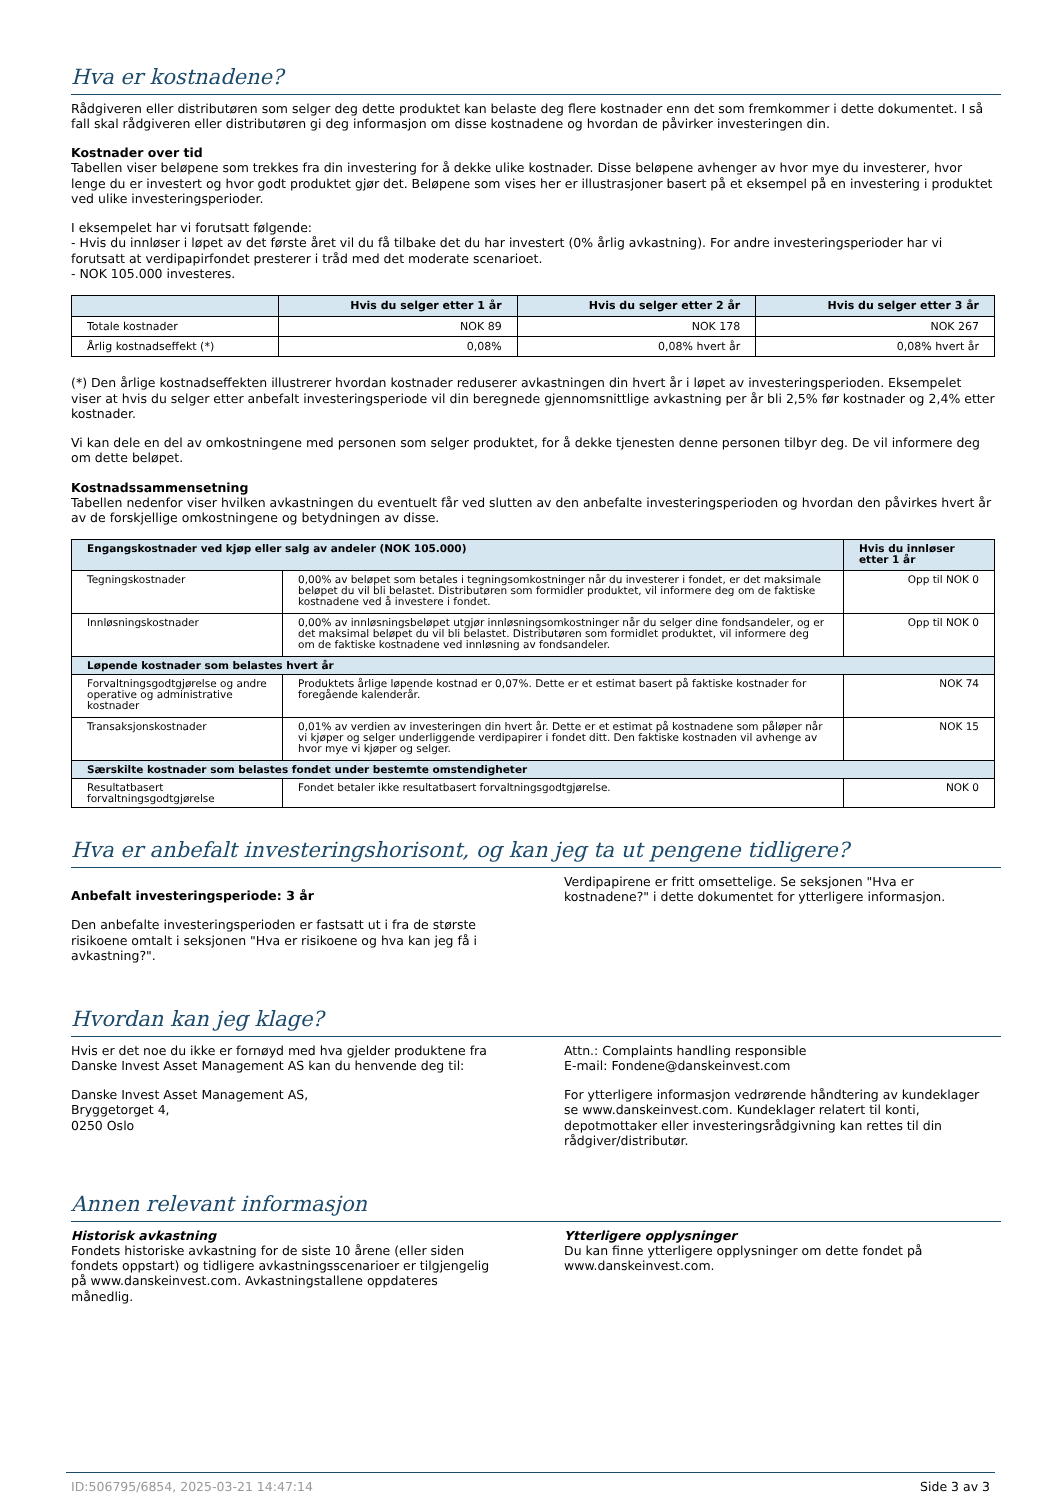Hva er kostnadene?
Rådgiveren eller distributøren som selger deg dette produktet kan belaste deg flere kostnader enn det som fremkommer i dette dokumentet. I så fall skal rådgiveren eller distributøren gi deg informasjon om disse kostnadene og hvordan de påvirker investeringen din.
Kostnader over tid
Tabellen viser beløpene som trekkes fra din investering for å dekke ulike kostnader. Disse beløpene avhenger av hvor mye du investerer, hvor lenge du er investert og hvor godt produktet gjør det. Beløpene som vises her er illustrasjoner basert på et eksempel på en investering i produktet ved ulike investeringsperioder.
I eksempelet har vi forutsatt følgende:
- Hvis du innløser i løpet av det første året vil du få tilbake det du har investert (0% årlig avkastning). For andre investeringsperioder har vi forutsatt at verdipapirfondet presterer i tråd med det moderate scenarioet.
- NOK 105.000 investeres.
| | Hvis du selger etter 1 år | Hvis du selger etter 2 år | Hvis du selger etter 3 år |
| --- | --- | --- | --- |
| Totale kostnader | NOK 89 | NOK 178 | NOK 267 |
| Årlig kostnadseffekt (*) | 0,08% | 0,08% hvert år | 0,08% hvert år |
(*) Den årlige kostnadseffekten illustrerer hvordan kostnader reduserer avkastningen din hvert år i løpet av investeringsperioden. Eksempelet viser at hvis du selger etter anbefalt investeringsperiode vil din beregnede gjennomsnittlige avkastning per år bli 2,5% før kostnader og 2,4% etter kostnader.
Vi kan dele en del av omkostningene med personen som selger produktet, for å dekke tjenesten denne personen tilbyr deg. De vil informere deg om dette beløpet.
Kostnadssammensetning
Tabellen nedenfor viser hvilken avkastningen du eventuelt får ved slutten av den anbefalte investeringsperioden og hvordan den påvirkes hvert år av de forskjellige omkostningene og betydningen av disse.
| Engangskostnader ved kjøp eller salg av andeler (NOK 105.000) | | Hvis du innløser etter 1 år |
| --- | --- | --- |
| Tegningskostnader | 0,00% av beløpet som betales i tegningsomkostninger når du investerer i fondet, er det maksimale beløpet du vil bli belastet. Distributøren som formidler produktet, vil informere deg om de faktiske kostnadene ved å investere i fondet. | Opp til NOK 0 |
| Innløsningskostnader | 0,00% av innløsningsbeløpet utgjør innløsningsomkostninger når du selger dine fondsandeler, og er det maksimal beløpet du vil bli belastet. Distributøren som formidlet produktet, vil informere deg om de faktiske kostnadene ved innløsning av fondsandeler. | Opp til NOK 0 |
| Løpende kostnader som belastes hvert år | | |
| Forvaltningsgodtgjørelse og andre operative og administrative kostnader | Produktets årlige løpende kostnad er 0,07%. Dette er et estimat basert på faktiske kostnader for foregående kalenderår. | NOK 74 |
| Transaksjonskostnader | 0,01% av verdien av investeringen din hvert år. Dette er et estimat på kostnadene som påløper når vi kjøper og selger underliggende verdipapirer i fondet ditt. Den faktiske kostnaden vil avhenge av hvor mye vi kjøper og selger. | NOK 15 |
| Særskilte kostnader som belastes fondet under bestemte omstendigheter | | |
| Resultatbasert forvaltningsgodtgjørelse | Fondet betaler ikke resultatbasert forvaltningsgodtgjørelse. | NOK 0 |
Hva er anbefalt investeringshorisont, og kan jeg ta ut pengene tidligere?
Anbefalt investeringsperiode: 3 år
Den anbefalte investeringsperioden er fastsatt ut i fra de største risikoene omtalt i seksjonen "Hva er risikoene og hva kan jeg få i avkastning?".
Verdipapirene er fritt omsettelige. Se seksjonen "Hva er kostnadene?" i dette dokumentet for ytterligere informasjon.
Hvordan kan jeg klage?
Hvis er det noe du ikke er fornøyd med hva gjelder produktene fra Danske Invest Asset Management AS kan du henvende deg til:
Danske Invest Asset Management AS,
Bryggetorget 4,
0250 Oslo
Attn.: Complaints handling responsible
E-mail: Fondene@danskeinvest.com
For ytterligere informasjon vedrørende håndtering av kundeklager se www.danskeinvest.com. Kundeklager relatert til konti, depotmottaker eller investeringsrådgivning kan rettes til din rådgiver/distributør.
Annen relevant informasjon
Historisk avkastning
Fondets historiske avkastning for de siste 10 årene (eller siden fondets oppstart) og tidligere avkastningsscenarioer er tilgjengelig på www.danskeinvest.com. Avkastningstallene oppdateres månedlig.
Ytterligere opplysninger
Du kan finne ytterligere opplysninger om dette fondet på www.danskeinvest.com.
ID:506795/6854, 2025-03-21 14:47:14 Side 3 av 3